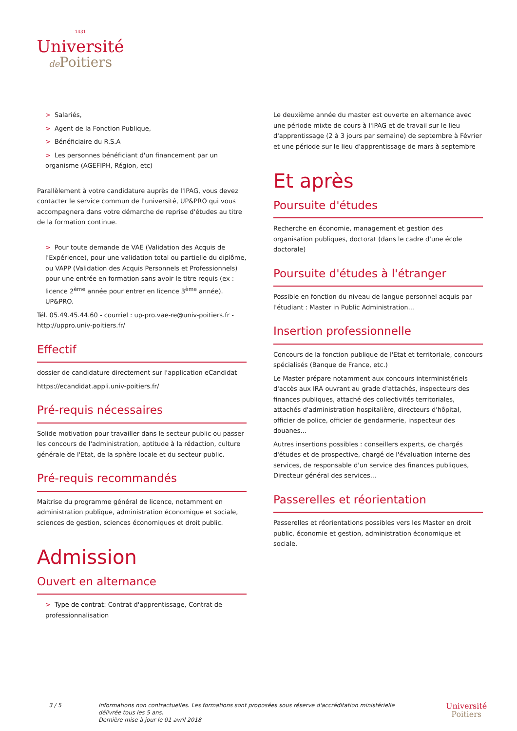1431
Université
de Poitiers
> Salariés,
> Agent de la Fonction Publique,
> Bénéficiaire du R.S.A
> Les personnes bénéficiant d'un financement par un organisme (AGEFIPH, Région, etc)
Parallèlement à votre candidature auprès de l'IPAG, vous devez contacter le service commun de l'université, UP&PRO qui vous accompagnera dans votre démarche de reprise d'études au titre de la formation continue.
> Pour toute demande de VAE (Validation des Acquis de l'Expérience), pour une validation total ou partielle du diplôme, ou VAPP (Validation des Acquis Personnels et Professionnels) pour une entrée en formation sans avoir le titre requis (ex : licence 2<sup>ème</sup> année pour entrer en licence 3<sup>ème</sup> année). UP&PRO.
Tél. 05.49.45.44.60 - courriel : up-pro.vae-re@univ-poitiers.fr - http://uppro.univ-poitiers.fr/
Effectif
dossier de candidature directement sur l'application eCandidat
https://ecandidat.appli.univ-poitiers.fr/
Pré-requis nécessaires
Solide motivation pour travailler dans le secteur public ou passer les concours de l'administration, aptitude à la rédaction, culture générale de l'Etat, de la sphère locale et du secteur public.
Pré-requis recommandés
Maitrise du programme général de licence, notamment en administration publique, administration économique et sociale, sciences de gestion, sciences économiques et droit public.
Admission
Ouvert en alternance
> Type de contrat: Contrat d'apprentissage, Contrat de professionnalisation
Le deuxième année du master est ouverte en alternance avec une période mixte de cours à l'IPAG et de travail sur le lieu d'apprentissage (2 à 3 jours par semaine) de septembre à Février et une période sur le lieu d'apprentissage de mars à septembre
Et après
Poursuite d'études
Recherche en économie, management et gestion des organisation publiques, doctorat (dans le cadre d'une école doctorale)
Poursuite d'études à l'étranger
Possible en fonction du niveau de langue personnel acquis par l'étudiant : Master in Public Administration...
Insertion professionnelle
Concours de la fonction publique de l'Etat et territoriale, concours spécialisés (Banque de France, etc.)
Le Master prépare notamment aux concours interministériels d'accès aux IRA ouvrant au grade d'attachés, inspecteurs des finances publiques, attaché des collectivités territoriales, attachés d'administration hospitalière, directeurs d'hôpital, officier de police, officier de gendarmerie, inspecteur des douanes...
Autres insertions possibles : conseillers experts, de chargés d'études et de prospective, chargé de l'évaluation interne des services, de responsable d'un service des finances publiques, Directeur général des services...
Passerelles et réorientation
Passerelles et réorientations possibles vers les Master en droit public, économie et gestion, administration économique et sociale.
3 / 5 Informations non contractuelles. Les formations sont proposées sous réserve d'accréditation ministérielle
délivrée tous les 5 ans.
Dernière mise à jour le 01 avril 2018
Université
Poitiers